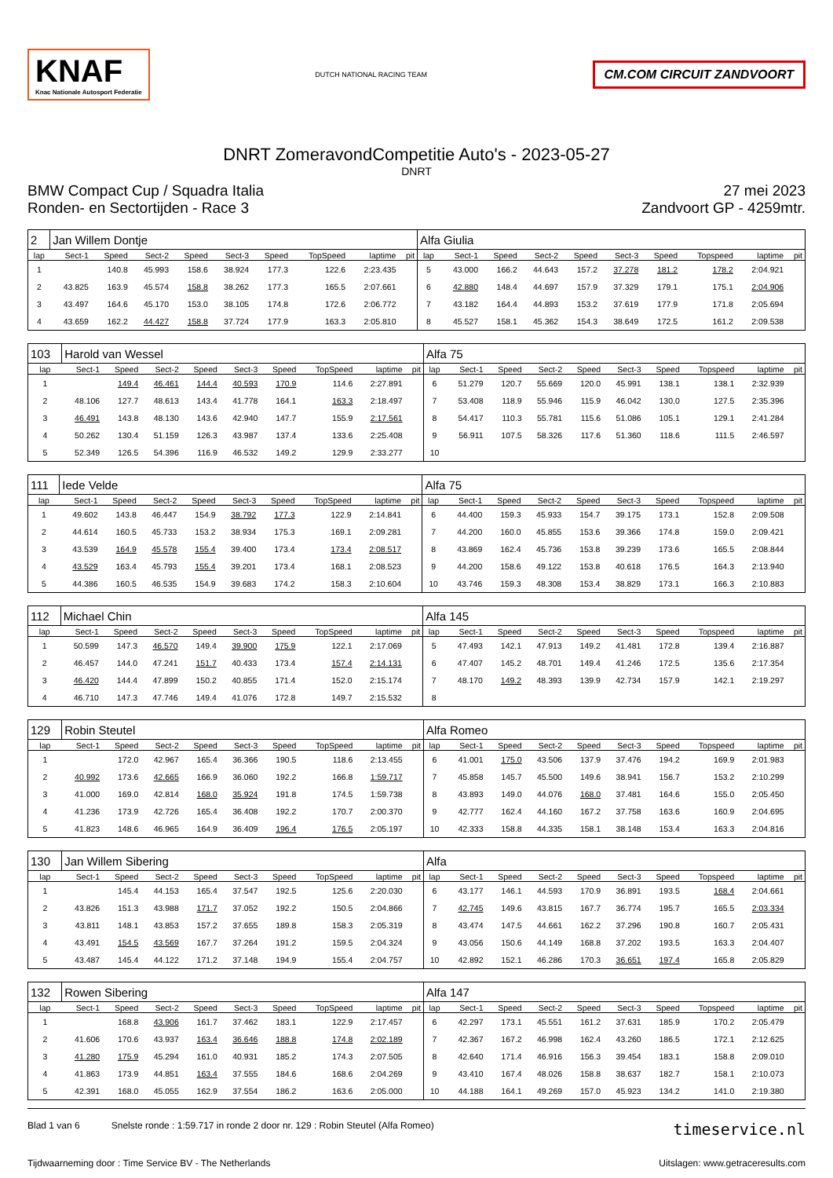KNAF
Knac Nationale Autosport Federatie
DUTCH NATIONAL RACING TEAM
CM.COM CIRCUIT ZANDVOORT
DNRT ZomeravondCompetitie Auto's - 2023-05-27
DNRT
BMW Compact Cup / Squadra Italia
Ronden- en Sectortijden - Race 3
27 mei 2023
Zandvoort GP - 4259mtr.
| 2 | Jan Willem Dontje | | | | | | | | | Alfa Giulia | | | | | | | | | |
| lap | Sect-1 | Speed | Sect-2 | Speed | Sect-3 | Speed | TopSpeed | laptime | pit | lap | Sect-1 | Speed | Sect-2 | Speed | Sect-3 | Speed | Topspeed | laptime | pit |
| 1 | | 140.8 | 45.993 | 158.6 | 38.924 | 177.3 | 122.6 | 2:23.435 | | 5 | 43.000 | 166.2 | 44.643 | 157.2 | 37.278 | 181.2 | 178.2 | 2:04.921 | |
| 2 | 43.825 | 163.9 | 45.574 | 158.8 | 38.262 | 177.3 | 165.5 | 2:07.661 | | 6 | 42.880 | 148.4 | 44.697 | 157.9 | 37.329 | 179.1 | 175.1 | 2:04.906 | |
| 3 | 43.497 | 164.6 | 45.170 | 153.0 | 38.105 | 174.8 | 172.6 | 2:06.772 | | 7 | 43.182 | 164.4 | 44.893 | 153.2 | 37.619 | 177.9 | 171.8 | 2:05.694 | |
| 4 | 43.659 | 162.2 | 44.427 | 158.8 | 37.724 | 177.9 | 163.3 | 2:05.810 | | 8 | 45.527 | 158.1 | 45.362 | 154.3 | 38.649 | 172.5 | 161.2 | 2:09.538 | |
| 103 | Harold van Wessel | | | | | | | | | Alfa 75 | | | | | | | | | |
| lap | Sect-1 | Speed | Sect-2 | Speed | Sect-3 | Speed | TopSpeed | laptime | pit | lap | Sect-1 | Speed | Sect-2 | Speed | Sect-3 | Speed | Topspeed | laptime | pit |
| 1 | | 149.4 | 46.461 | 144.4 | 40.593 | 170.9 | 114.6 | 2:27.891 | | 6 | 51.279 | 120.7 | 55.669 | 120.0 | 45.991 | 138.1 | 138.1 | 2:32.939 | |
| 2 | 48.106 | 127.7 | 48.613 | 143.4 | 41.778 | 164.1 | 163.3 | 2:18.497 | | 7 | 53.408 | 118.9 | 55.946 | 115.9 | 46.042 | 130.0 | 127.5 | 2:35.396 | |
| 3 | 46.491 | 143.8 | 48.130 | 143.6 | 42.940 | 147.7 | 155.9 | 2:17.561 | | 8 | 54.417 | 110.3 | 55.781 | 115.6 | 51.086 | 105.1 | 129.1 | 2:41.284 | |
| 4 | 50.262 | 130.4 | 51.159 | 126.3 | 43.987 | 137.4 | 133.6 | 2:25.408 | | 9 | 56.911 | 107.5 | 58.326 | 117.6 | 51.360 | 118.6 | 111.5 | 2:46.597 | |
| 5 | 52.349 | 126.5 | 54.396 | 116.9 | 46.532 | 149.2 | 129.9 | 2:33.277 | | 10 | | | | | | | | | |
| 111 | Iede Velde | | | | | | | | | Alfa 75 | | | | | | | | | |
| lap | Sect-1 | Speed | Sect-2 | Speed | Sect-3 | Speed | TopSpeed | laptime | pit | lap | Sect-1 | Speed | Sect-2 | Speed | Sect-3 | Speed | Topspeed | laptime | pit |
| 1 | 49.602 | 143.8 | 46.447 | 154.9 | 38.792 | 177.3 | 122.9 | 2:14.841 | | 6 | 44.400 | 159.3 | 45.933 | 154.7 | 39.175 | 173.1 | 152.8 | 2:09.508 | |
| 2 | 44.614 | 160.5 | 45.733 | 153.2 | 38.934 | 175.3 | 169.1 | 2:09.281 | | 7 | 44.200 | 160.0 | 45.855 | 153.6 | 39.366 | 174.8 | 159.0 | 2:09.421 | |
| 3 | 43.539 | 164.9 | 45.578 | 155.4 | 39.400 | 173.4 | 173.4 | 2:08.517 | | 8 | 43.869 | 162.4 | 45.736 | 153.8 | 39.239 | 173.6 | 165.5 | 2:08.844 | |
| 4 | 43.529 | 163.4 | 45.793 | 155.4 | 39.201 | 173.4 | 168.1 | 2:08.523 | | 9 | 44.200 | 158.6 | 49.122 | 153.8 | 40.618 | 176.5 | 164.3 | 2:13.940 | |
| 5 | 44.386 | 160.5 | 46.535 | 154.9 | 39.683 | 174.2 | 158.3 | 2:10.604 | | 10 | 43.746 | 159.3 | 48.308 | 153.4 | 38.829 | 173.1 | 166.3 | 2:10.883 | |
| 112 | Michael Chin | | | | | | | | | Alfa 145 | | | | | | | | | |
| lap | Sect-1 | Speed | Sect-2 | Speed | Sect-3 | Speed | TopSpeed | laptime | pit | lap | Sect-1 | Speed | Sect-2 | Speed | Sect-3 | Speed | Topspeed | laptime | pit |
| 1 | 50.599 | 147.3 | 46.570 | 149.4 | 39.900 | 175.9 | 122.1 | 2:17.069 | | 5 | 47.493 | 142.1 | 47.913 | 149.2 | 41.481 | 172.8 | 139.4 | 2:16.887 | |
| 2 | 46.457 | 144.0 | 47.241 | 151.7 | 40.433 | 173.4 | 157.4 | 2:14.131 | | 6 | 47.407 | 145.2 | 48.701 | 149.4 | 41.246 | 172.5 | 135.6 | 2:17.354 | |
| 3 | 46.420 | 144.4 | 47.899 | 150.2 | 40.855 | 171.4 | 152.0 | 2:15.174 | | 7 | 48.170 | 149.2 | 48.393 | 139.9 | 42.734 | 157.9 | 142.1 | 2:19.297 | |
| 4 | 46.710 | 147.3 | 47.746 | 149.4 | 41.076 | 172.8 | 149.7 | 2:15.532 | | 8 | | | | | | | | | |
| 129 | Robin Steutel | | | | | | | | | Alfa Romeo | | | | | | | | | |
| lap | Sect-1 | Speed | Sect-2 | Speed | Sect-3 | Speed | TopSpeed | laptime | pit | lap | Sect-1 | Speed | Sect-2 | Speed | Sect-3 | Speed | Topspeed | laptime | pit |
| 1 | | 172.0 | 42.967 | 165.4 | 36.366 | 190.5 | 118.6 | 2:13.455 | | 6 | 41.001 | 175.0 | 43.506 | 137.9 | 37.476 | 194.2 | 169.9 | 2:01.983 | |
| 2 | 40.992 | 173.6 | 42.665 | 166.9 | 36.060 | 192.2 | 166.8 | 1:59.717 | | 7 | 45.858 | 145.7 | 45.500 | 149.6 | 38.941 | 156.7 | 153.2 | 2:10.299 | |
| 3 | 41.000 | 169.0 | 42.814 | 168.0 | 35.924 | 191.8 | 174.5 | 1:59.738 | | 8 | 43.893 | 149.0 | 44.076 | 168.0 | 37.481 | 164.6 | 155.0 | 2:05.450 | |
| 4 | 41.236 | 173.9 | 42.726 | 165.4 | 36.408 | 192.2 | 170.7 | 2:00.370 | | 9 | 42.777 | 162.4 | 44.160 | 167.2 | 37.758 | 163.6 | 160.9 | 2:04.695 | |
| 5 | 41.823 | 148.6 | 46.965 | 164.9 | 36.409 | 196.4 | 176.5 | 2:05.197 | | 10 | 42.333 | 158.8 | 44.335 | 158.1 | 38.148 | 153.4 | 163.3 | 2:04.816 | |
| 130 | Jan Willem Sibering | | | | | | | | | Alfa | | | | | | | | | |
| lap | Sect-1 | Speed | Sect-2 | Speed | Sect-3 | Speed | TopSpeed | laptime | pit | lap | Sect-1 | Speed | Sect-2 | Speed | Sect-3 | Speed | Topspeed | laptime | pit |
| 1 | | 145.4 | 44.153 | 165.4 | 37.547 | 192.5 | 125.6 | 2:20.030 | | 6 | 43.177 | 146.1 | 44.593 | 170.9 | 36.891 | 193.5 | 168.4 | 2:04.661 | |
| 2 | 43.826 | 151.3 | 43.988 | 171.7 | 37.052 | 192.2 | 150.5 | 2:04.866 | | 7 | 42.745 | 149.6 | 43.815 | 167.7 | 36.774 | 195.7 | 165.5 | 2:03.334 | |
| 3 | 43.811 | 148.1 | 43.853 | 157.2 | 37.655 | 189.8 | 158.3 | 2:05.319 | | 8 | 43.474 | 147.5 | 44.661 | 162.2 | 37.296 | 190.8 | 160.7 | 2:05.431 | |
| 4 | 43.491 | 154.5 | 43.569 | 167.7 | 37.264 | 191.2 | 159.5 | 2:04.324 | | 9 | 43.056 | 150.6 | 44.149 | 168.8 | 37.202 | 193.5 | 163.3 | 2:04.407 | |
| 5 | 43.487 | 145.4 | 44.122 | 171.2 | 37.148 | 194.9 | 155.4 | 2:04.757 | | 10 | 42.892 | 152.1 | 46.286 | 170.3 | 36.651 | 197.4 | 165.8 | 2:05.829 | |
| 132 | Rowen Sibering | | | | | | | | | Alfa 147 | | | | | | | | | |
| lap | Sect-1 | Speed | Sect-2 | Speed | Sect-3 | Speed | TopSpeed | laptime | pit | lap | Sect-1 | Speed | Sect-2 | Speed | Sect-3 | Speed | Topspeed | laptime | pit |
| 1 | | 168.8 | 43.906 | 161.7 | 37.462 | 183.1 | 122.9 | 2:17.457 | | 6 | 42.297 | 173.1 | 45.551 | 161.2 | 37.631 | 185.9 | 170.2 | 2:05.479 | |
| 2 | 41.606 | 170.6 | 43.937 | 163.4 | 36.646 | 188.8 | 174.8 | 2:02.189 | | 7 | 42.367 | 167.2 | 46.998 | 162.4 | 43.260 | 186.5 | 172.1 | 2:12.625 | |
| 3 | 41.280 | 175.9 | 45.294 | 161.0 | 40.931 | 185.2 | 174.3 | 2:07.505 | | 8 | 42.640 | 171.4 | 46.916 | 156.3 | 39.454 | 183.1 | 158.8 | 2:09.010 | |
| 4 | 41.863 | 173.9 | 44.851 | 163.4 | 37.555 | 184.6 | 168.6 | 2:04.269 | | 9 | 43.410 | 167.4 | 48.026 | 158.8 | 38.637 | 182.7 | 158.1 | 2:10.073 | |
| 5 | 42.391 | 168.0 | 45.055 | 162.9 | 37.554 | 186.2 | 163.6 | 2:05.000 | | 10 | 44.188 | 164.1 | 49.269 | 157.0 | 45.923 | 134.2 | 141.0 | 2:19.380 | |
Blad 1 van 6 Snelste ronde : 1:59.717 in ronde 2 door nr. 129 : Robin Steutel (Alfa Romeo) timeservice.nl
Tijdwaarneming door : Time Service BV - The Netherlands Uitslagen: www.getraceresults.com